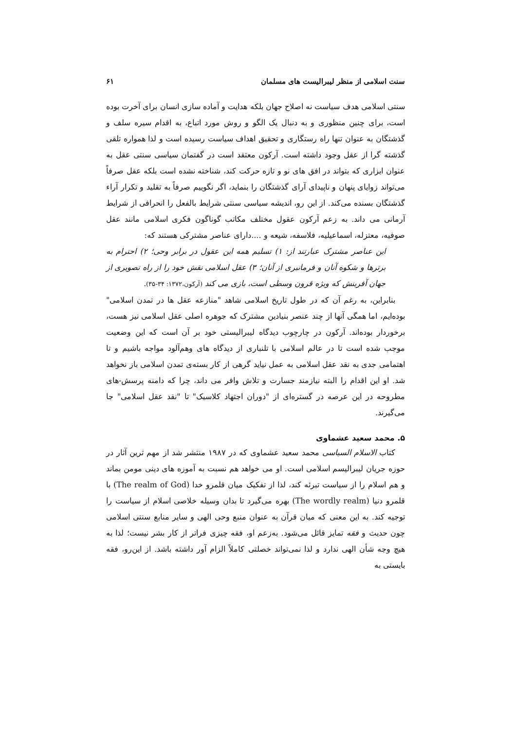سنت اسلامی از منظر لیبرالیست های مسلمان ۶۱
سنتی اسلامی هدف سیاست نه اصلاح جهان بلکه هدایت و آماده سازی انسان برای آخرت بوده است، برای چنین منظوری و به دنبال یک الگو و روش مورد اتباع، به اقدام سیره سلف و گذشتگان به عنوان تنها راه رستگاری و تحقیق اهداف سیاست رسیده است و لذا همواره تلقی گذشته گرا از عقل وجود داشته است. آرکون معتقد است در گفتمان سیاسی سنتی عقل به عنوان ابزاری که بتواند در افق های نو و تازه حرکت کند، شناخته نشده است بلکه عقل صرفاً می‌تواند زوایای پنهان و ناپیدای آرای گذشتگان را بنماید، اگر نگوییم صرفاً به تقلید و تکرار آراء گذشتگان بسنده می‌کند. از این رو، اندیشه سیاسی سنتی شرایط بالفعل را انحرافی از شرایط آرمانی می داند. به زعم آرکون عقول مختلف مکاتب گوناگون فکری اسلامی مانند عقل صوفیه، معتزله، اسماعیلیه، فلاسفه، شیعه و ....دارای عناصر مشترکی هستند که:
این عناصر مشترک عبارتند از: ۱) تسلیم همه این عقول در برابر وحی؛ ۲) احترام به برترها و شکوه آنان و فرمانبری از آنان؛ ۳) عقل اسلامی نقش خود را از راه تصویری از جهان آفرینش که ویژه قرون وسطی است، بازی می کند (آرکون،۱۳۷۲: ۳۴-۳۵).
بنابراین، به رغم آن که در طول تاریخ اسلامی شاهد "منازعه عقل ها در تمدن اسلامی" بوده‌ایم، اما همگی آنها از چند عنصر بنیادین مشترک که جوهره اصلی عقل اسلامی نیز هست، برخوردار بوده‌اند. آرکون در چارچوب دیدگاه لیبرالیستی خود بر آن است که این وضعیت موجب شده است تا در عالم اسلامی با تلنباری از دیدگاه های وهم‌آلود مواجه باشیم و تا اهتمامی جدی به نقد عقل اسلامی به عمل نیاید گرهی از کار بسته‌ی تمدن اسلامی باز نخواهد شد. او این اقدام را البته نیازمند جسارت و تلاش وافر می داند، چرا که دامنه پرسش-های مطروحه در این عرصه در گستره‌ای از "دوران اجتهاد کلاسیک" تا "نقد عقل اسلامی" جا می‌گیرند.
۵. محمد سعید عشماوی
کتاب الاسلام السیاسی محمد سعید عشماوی که در ۱۹۸۷ منتشر شد از مهم ترین آثار در حوزه جریان لیبرالیسم اسلامی است. او می خواهد هم نسبت به آموزه های دینی مومن بماند و هم اسلام را از سیاست تبرئه کند، لذا از تفکیک میان قلمرو خدا (The realm of God) با قلمرو دنیا (The wordly realm) بهره می‌گیرد تا بدان وسیله خلاصی اسلام از سیاست را توجیه کند. به این معنی که میان قرآن به عنوان منبع وحی الهی و سایر منابع سنتی اسلامی چون حدیث و فقه تمایز قائل می‌شود. به‌زعم او، فقه چیزی فراتر از کار بشر نیست؛ لذا به هیچ وجه شأن الهی ندارد و لذا نمی‌تواند خصلتی کاملاً الزام آور داشته باشد. از این‌رو، فقه بایستی به